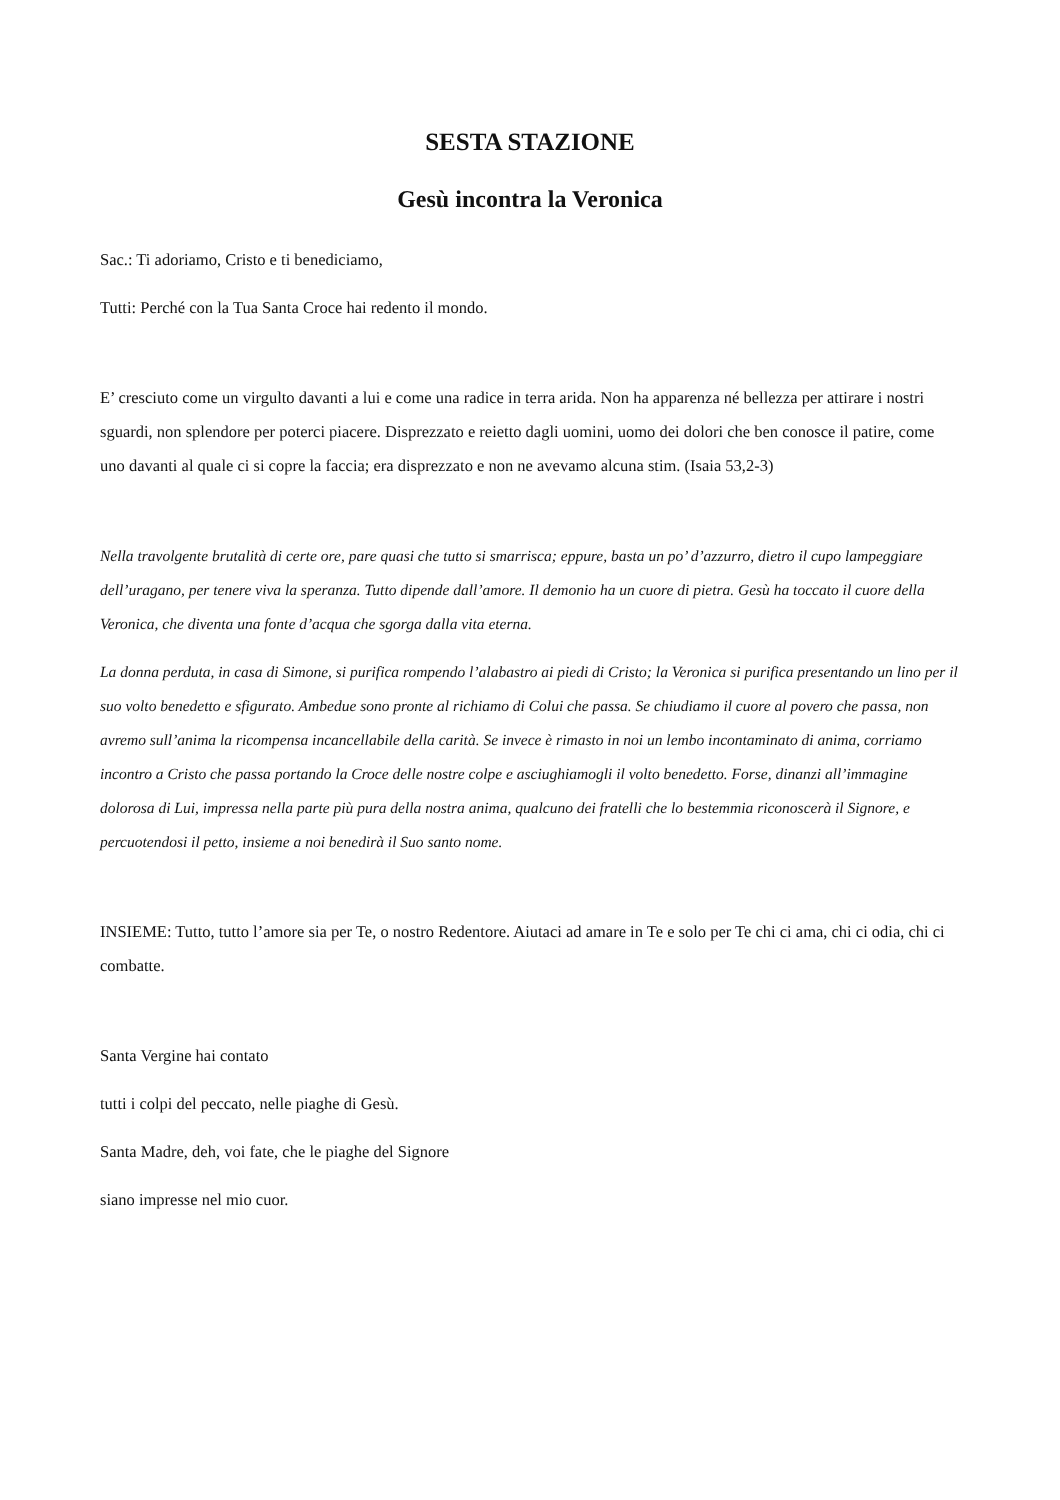SESTA STAZIONE
Gesù incontra la Veronica
Sac.: Ti adoriamo, Cristo e ti benediciamo,
Tutti: Perché con la Tua Santa Croce hai redento il mondo.
E’ cresciuto come un virgulto davanti a lui e come una radice in terra arida. Non ha apparenza né bellezza per attirare i nostri sguardi, non splendore per poterci piacere. Disprezzato e reietto dagli uomini, uomo dei dolori che ben conosce il patire, come uno davanti al quale ci si copre la faccia; era disprezzato e non ne avevamo alcuna stim. (Isaia 53,2-3)
Nella travolgente brutalità di certe ore, pare quasi che tutto si smarrisca; eppure, basta un po’ d’azzurro, dietro il cupo lampeggiare dell’uragano, per tenere viva la speranza. Tutto dipende dall’amore. Il demonio ha un cuore di pietra. Gesù ha toccato il cuore della Veronica, che diventa una fonte d’acqua che sgorga dalla vita eterna.
La donna perduta, in casa di Simone, si purifica rompendo l’alabastro ai piedi di Cristo; la Veronica si purifica presentando un lino per il suo volto benedetto e sfigurato. Ambedue sono pronte al richiamo di Colui che passa. Se chiudiamo il cuore al povero che passa, non avremo sull’anima la ricompensa incancellabile della carità. Se invece è rimasto in noi un lembo incontaminato di anima, corriamo incontro a Cristo che passa portando la Croce delle nostre colpe e asciughiamogli il volto benedetto. Forse, dinanzi all’immagine dolorosa di Lui, impressa nella parte più pura della nostra anima, qualcuno dei fratelli che lo bestemmia riconoscerà il Signore, e percuotendosi il petto, insieme a noi benedirà il Suo santo nome.
INSIEME: Tutto, tutto l’amore sia per Te, o nostro Redentore. Aiutaci ad amare in Te e solo per Te chi ci ama, chi ci odia, chi ci combatte.
Santa Vergine hai contato
tutti i colpi del peccato, nelle piaghe di Gesù.
Santa Madre, deh, voi fate, che le piaghe del Signore
siano impresse nel mio cuor.